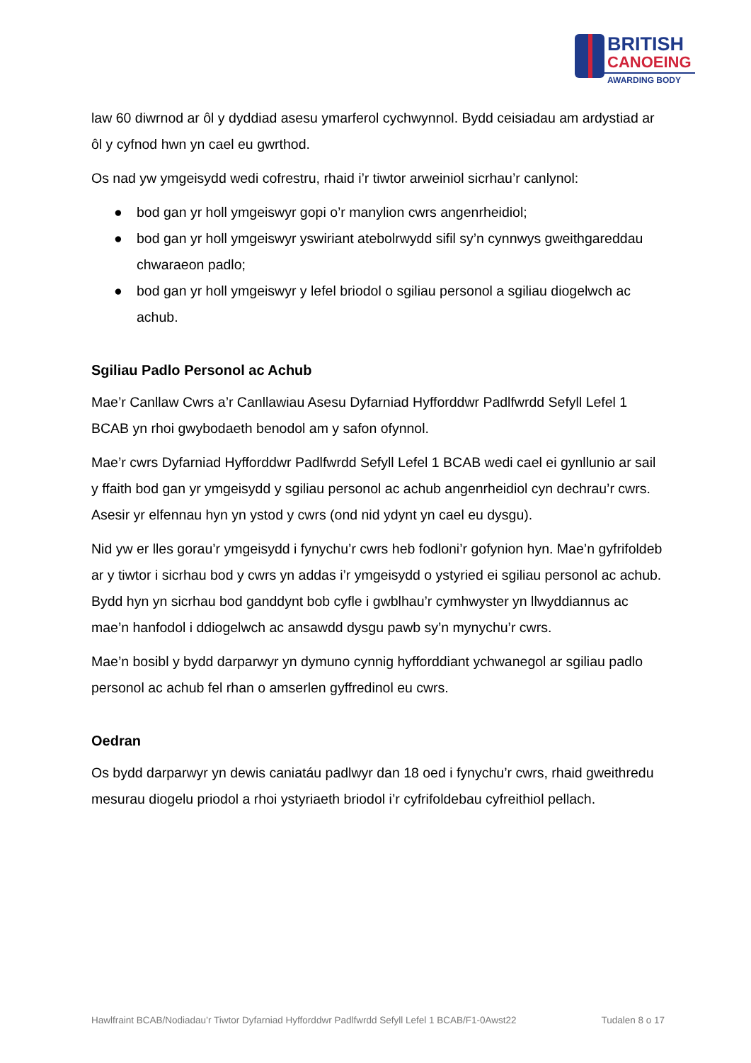BRITISH
CANOEING
AWARDING BODY
law 60 diwrnod ar ôl y dyddiad asesu ymarferol cychwynnol. Bydd ceisiadau am ardystiad ar ôl y cyfnod hwn yn cael eu gwrthod.
Os nad yw ymgeisydd wedi cofrestru, rhaid i’r tiwtor arweiniol sicrhau’r canlynol:
● bod gan yr holl ymgeiswyr gopi o’r manylion cwrs angenrheidiol;
● bod gan yr holl ymgeiswyr yswiriant atebolrwydd sifil sy’n cynnwys gweithgareddau chwaraeon padlo;
● bod gan yr holl ymgeiswyr y lefel briodol o sgiliau personol a sgiliau diogelwch ac achub.
Sgiliau Padlo Personol ac Achub
Mae’r Canllaw Cwrs a’r Canllawiau Asesu Dyfarniad Hyfforddwr Padlfwrdd Sefyll Lefel 1 BCAB yn rhoi gwybodaeth benodol am y safon ofynnol.
Mae’r cwrs Dyfarniad Hyfforddwr Padlfwrdd Sefyll Lefel 1 BCAB wedi cael ei gynllunio ar sail y ffaith bod gan yr ymgeisydd y sgiliau personol ac achub angenrheidiol cyn dechrau’r cwrs. Asesir yr elfennau hyn yn ystod y cwrs (ond nid ydynt yn cael eu dysgu).
Nid yw er lles gorau’r ymgeisydd i fynychu’r cwrs heb fodloni’r gofynion hyn. Mae’n gyfrifoldeb ar y tiwtor i sicrhau bod y cwrs yn addas i’r ymgeisydd o ystyried ei sgiliau personol ac achub. Bydd hyn yn sicrhau bod ganddynt bob cyfle i gwblhau’r cymhwyster yn llwyddiannus ac mae’n hanfodol i ddiogelwch ac ansawdd dysgu pawb sy’n mynychu’r cwrs.
Mae’n bosibl y bydd darparwyr yn dymuno cynnig hyfforddiant ychwanegol ar sgiliau padlo personol ac achub fel rhan o amserlen gyffredinol eu cwrs.
Oedran
Os bydd darparwyr yn dewis caniatáu padlwyr dan 18 oed i fynychu’r cwrs, rhaid gweithredu mesurau diogelu priodol a rhoi ystyriaeth briodol i’r cyfrifoldebau cyfreithiol pellach.
Hawlfraint BCAB/Nodiadau’r Tiwtor Dyfarniad Hyfforddwr Padlfwrdd Sefyll Lefel 1 BCAB/F1-0Awst22 Tudalen 8 o 17